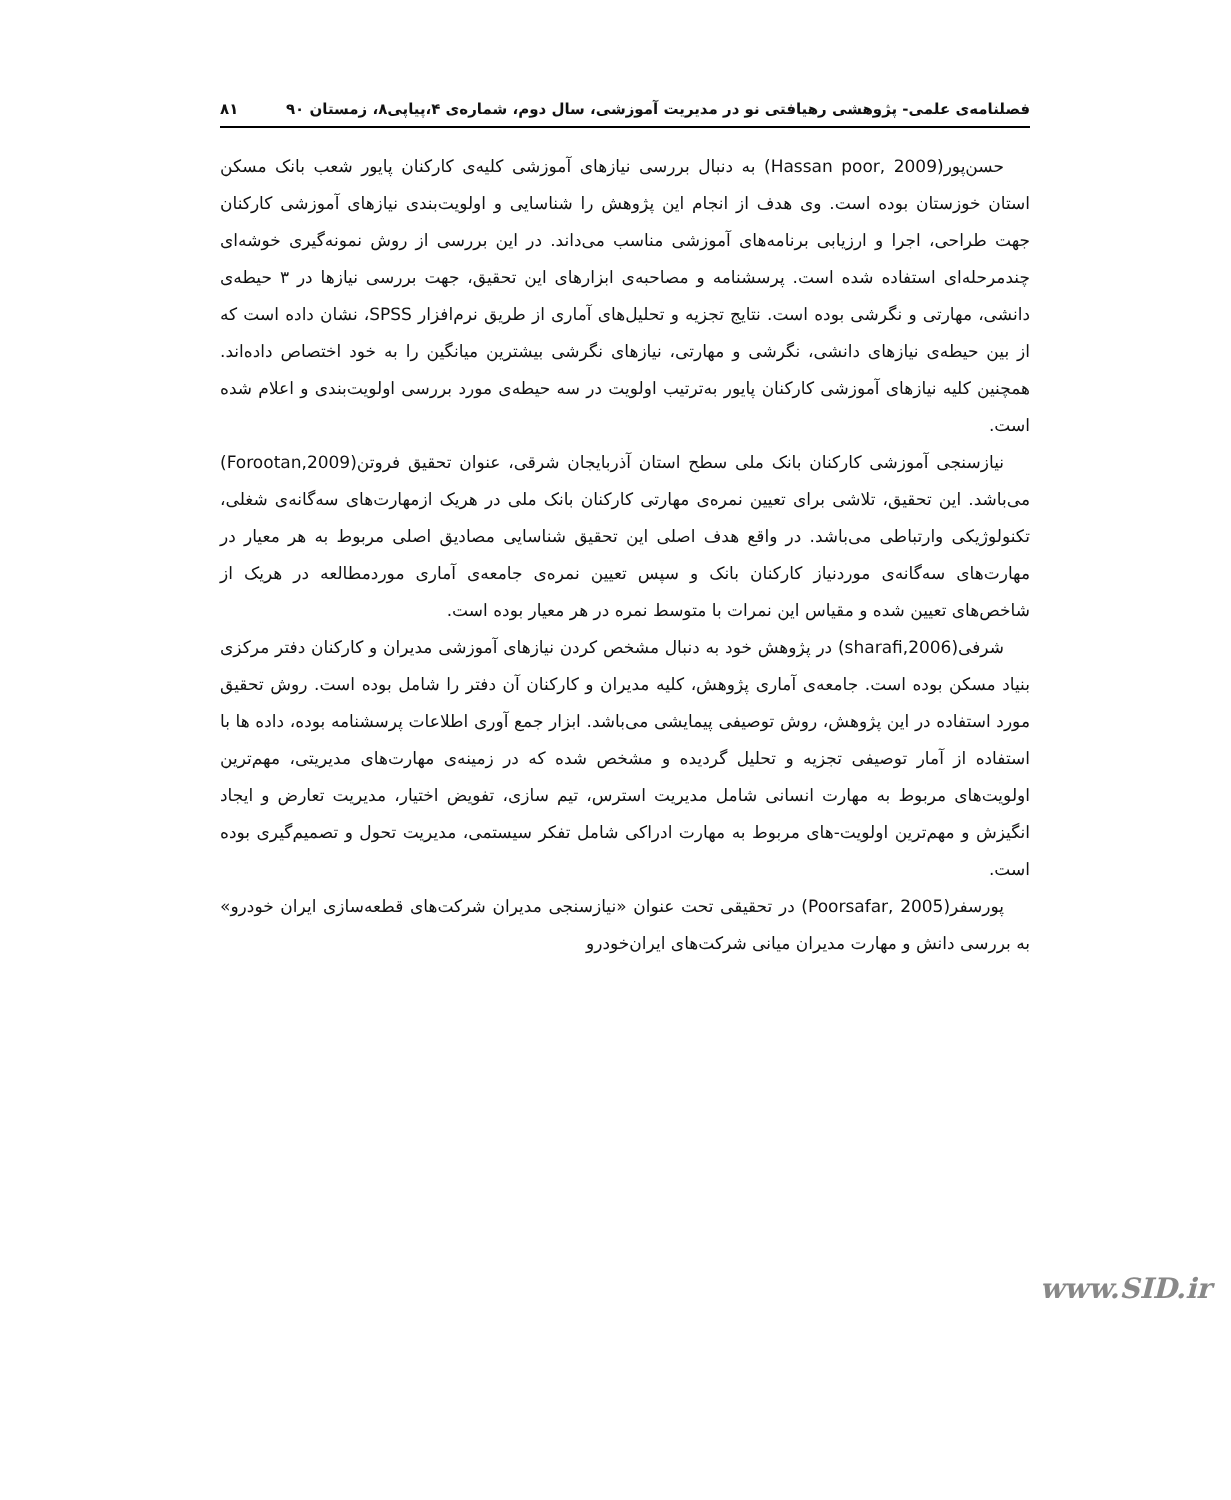فصلنامه‌ی علمی- پژوهشی رهیافتی نو در مدیریت آموزشی، سال دوم، شماره‌ی ۴،پیاپی۸، زمستان ۹۰ ۸۱
حسن‌پور(Hassan poor, 2009) به دنبال بررسی نیازهای آموزشی کلیه‌ی کارکنان پایور شعب بانک مسکن استان خوزستان بوده است. وی هدف از انجام این پژوهش را شناسایی و اولویت‌بندی نیازهای آموزشی کارکنان جهت طراحی، اجرا و ارزیابی برنامه‌های آموزشی مناسب می‌داند. در این بررسی از روش نمونه‌گیری خوشه‌ای چندمرحله‌ای استفاده شده است. پرسشنامه و مصاحبه‌ی ابزارهای این تحقیق، جهت بررسی نیازها در ۳ حیطه‌ی دانشی، مهارتی و نگرشی بوده است. نتایج تجزیه و تحلیل‌های آماری از طریق نرم‌افزار SPSS، نشان داده است که از بین حیطه‌ی نیازهای دانشی، نگرشی و مهارتی، نیازهای نگرشی بیشترین میانگین را به خود اختصاص داده‌اند. همچنین کلیه نیازهای آموزشی کارکنان پایور به‌ترتیب اولویت در سه حیطه‌ی مورد بررسی اولویت‌بندی و اعلام شده است.
نیازسنجی آموزشی کارکنان بانک ملی سطح استان آذربایجان شرقی، عنوان تحقیق فروتن(Forootan,2009) می‌باشد. این تحقیق، تلاشی برای تعیین نمره‌ی مهارتی کارکنان بانک ملی در هریک ازمهارت‌های سه‌گانه‌ی شغلی، تکنولوژیکی وارتباطی می‌باشد. در واقع هدف اصلی این تحقیق شناسایی مصادیق اصلی مربوط به هر معیار در مهارت‌های سه‌گانه‌ی موردنیاز کارکنان بانک و سپس تعیین نمره‌ی جامعه‌ی آماری موردمطالعه در هریک از شاخص‌های تعیین شده و مقیاس این نمرات با متوسط نمره در هر معیار بوده است.
شرفی(sharafi,2006) در پژوهش خود به دنبال مشخص کردن نیازهای آموزشی مدیران و کارکنان دفتر مرکزی بنیاد مسکن بوده است. جامعه‌ی آماری پژوهش، کلیه مدیران و کارکنان آن دفتر را شامل بوده است. روش تحقیق مورد استفاده در این پژوهش، روش توصیفی پیمایشی می‌باشد. ابزار جمع آوری اطلاعات پرسشنامه بوده، داده ها با استفاده از آمار توصیفی تجزیه و تحلیل گردیده و مشخص شده که در زمینه‌ی مهارت‌های مدیریتی، مهم‌ترین اولویت‌های مربوط به مهارت انسانی شامل مدیریت استرس، تیم سازی، تفویض اختیار، مدیریت تعارض و ایجاد انگیزش و مهم‌ترین اولویت-های مربوط به مهارت ادراکی شامل تفکر سیستمی، مدیریت تحول و تصمیم‌گیری بوده است.
پورسفر(Poorsafar, 2005) در تحقیقی تحت عنوان «نیازسنجی مدیران شرکت‌های قطعه‌سازی ایران خودرو» به بررسی دانش و مهارت مدیران میانی شرکت‌های ایران‌خودرو
www.SID.ir